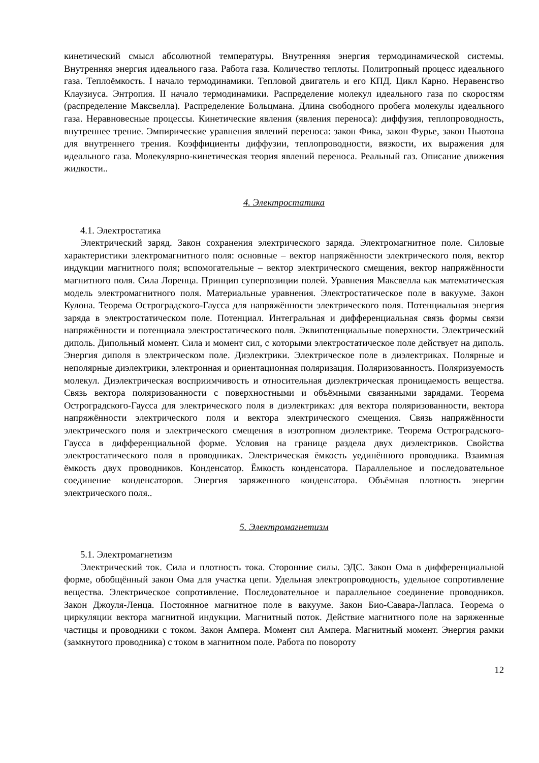кинетический смысл абсолютной температуры. Внутренняя энергия термодинамической системы. Внутренняя энергия идеального газа. Работа газа. Количество теплоты. Политропный процесс идеального газа. Теплоёмкость. I начало термодинамики. Тепловой двигатель и его КПД. Цикл Карно. Неравенство Клаузиуса. Энтропия. II начало термодинамики. Распределение молекул идеального газа по скоростям (распределение Максвелла). Распределение Больцмана. Длина свободного пробега молекулы идеального газа. Неравновесные процессы. Кинетические явления (явления переноса): диффузия, теплопроводность, внутреннее трение. Эмпирические уравнения явлений переноса: закон Фика, закон Фурье, закон Ньютона для внутреннего трения. Коэффициенты диффузии, теплопроводности, вязкости, их выражения для идеального газа. Молекулярно-кинетическая теория явлений переноса. Реальный газ. Описание движения жидкости..
4. Электростатика
4.1. Электростатика
Электрический заряд. Закон сохранения электрического заряда. Электромагнитное поле. Силовые характеристики электромагнитного поля: основные – вектор напряжённости электрического поля, вектор индукции магнитного поля; вспомогательные – вектор электрического смещения, вектор напряжённости магнитного поля. Сила Лоренца. Принцип суперпозиции полей. Уравнения Максвелла как математическая модель электромагнитного поля. Материальные уравнения. Электростатическое поле в вакууме. Закон Кулона. Теорема Остроградского-Гаусса для напряжённости электрического поля. Потенциальная энергия заряда в электростатическом поле. Потенциал. Интегральная и дифференциальная связь формы связи напряжённости и потенциала электростатического поля. Эквипотенциальные поверхности. Электрический диполь. Дипольный момент. Сила и момент сил, с которыми электростатическое поле действует на диполь. Энергия диполя в электрическом поле. Диэлектрики. Электрическое поле в диэлектриках. Полярные и неполярные диэлектрики, электронная и ориентационная поляризация. Поляризованность. Поляризуемость молекул. Диэлектрическая восприимчивость и относительная диэлектрическая проницаемость вещества. Связь вектора поляризованности с поверхностными и объёмными связанными зарядами. Теорема Остроградского-Гаусса для электрического поля в диэлектриках: для вектора поляризованности, вектора напряжённости электрического поля и вектора электрического смещения. Связь напряжённости электрического поля и электрического смещения в изотропном диэлектрике. Теорема Остроградского-Гаусса в дифференциальной форме. Условия на границе раздела двух диэлектриков. Свойства электростатического поля в проводниках. Электрическая ёмкость уединённого проводника. Взаимная ёмкость двух проводников. Конденсатор. Ёмкость конденсатора. Параллельное и последовательное соединение конденсаторов. Энергия заряженного конденсатора. Объёмная плотность энергии электрического поля..
5. Электромагнетизм
5.1. Электромагнетизм
Электрический ток. Сила и плотность тока. Сторонние силы. ЭДС. Закон Ома в дифференциальной форме, обобщённый закон Ома для участка цепи. Удельная электропроводность, удельное сопротивление вещества. Электрическое сопротивление. Последовательное и параллельное соединение проводников. Закон Джоуля-Ленца. Постоянное магнитное поле в вакууме. Закон Био-Савара-Лапласа. Теорема о циркуляции вектора магнитной индукции. Магнитный поток. Действие магнитного поле на заряженные частицы и проводники с током. Закон Ампера. Момент сил Ампера. Магнитный момент. Энергия рамки (замкнутого проводника) с током в магнитном поле. Работа по повороту
12